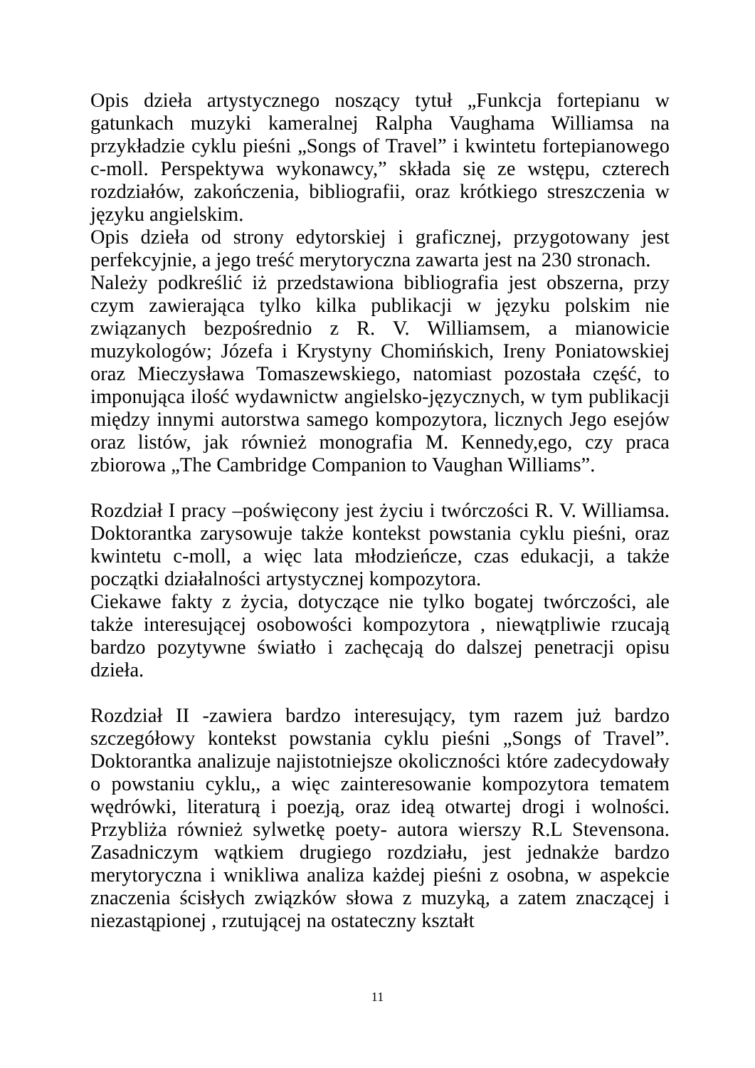Opis dzieła artystycznego noszący tytuł „Funkcja fortepianu w gatunkach muzyki kameralnej Ralpha Vaughama Williamsa na przykładzie cyklu pieśni „Songs of Travel” i kwintetu fortepianowego c-moll. Perspektywa wykonawcy,” składa się ze wstępu, czterech rozdziałów, zakończenia, bibliografii, oraz krótkiego streszczenia w języku angielskim.
Opis dzieła od strony edytorskiej i graficznej, przygotowany jest perfekcyjnie, a jego treść merytoryczna zawarta jest na 230 stronach.
Należy podkreślić iż przedstawiona bibliografia jest obszerna, przy czym zawierająca tylko kilka publikacji w języku polskim nie związanych bezpośrednio z R. V. Williamsem, a mianowicie muzykologów; Józefa i Krystyny Chomińskich, Ireny Poniatowskiej oraz Mieczysława Tomaszewskiego, natomiast pozostała część, to imponująca ilość wydawnictw angielsko-języcznych, w tym publikacji między innymi autorstwa samego kompozytora, licznych Jego esejów oraz listów, jak również monografia M. Kennedy,ego, czy praca zbiorowa „The Cambridge Companion to Vaughan Williams”.
Rozdział I pracy –poświęcony jest życiu i twórczości R. V. Williamsa. Doktorantka zarysowuje także kontekst powstania cyklu pieśni, oraz kwintetu c-moll, a więc lata młodzieńcze, czas edukacji, a także początki działalności artystycznej kompozytora.
Ciekawe fakty z życia, dotyczące nie tylko bogatej twórczości, ale także interesującej osobowości kompozytora , niewątpliwie rzucają bardzo pozytywne światło i zachęcają do dalszej penetracji opisu dzieła.
Rozdział II -zawiera bardzo interesujący, tym razem już bardzo szczegółowy kontekst powstania cyklu pieśni „Songs of Travel”. Doktorantka analizuje najistotniejsze okoliczności które zadecydowały o powstaniu cyklu,, a więc zainteresowanie kompozytora tematem wędrówki, literaturą i poezją, oraz ideą otwartej drogi i wolności. Przybliża również sylwetkę poety- autora wierszy R.L Stevensona. Zasadniczym wątkiem drugiego rozdziału, jest jednakże bardzo merytoryczna i wnikliwa analiza każdej pieśni z osobna, w aspekcie znaczenia ścisłych związków słowa z muzyką, a zatem znaczącej i niezastąpionej , rzutującej na ostateczny kształt
11